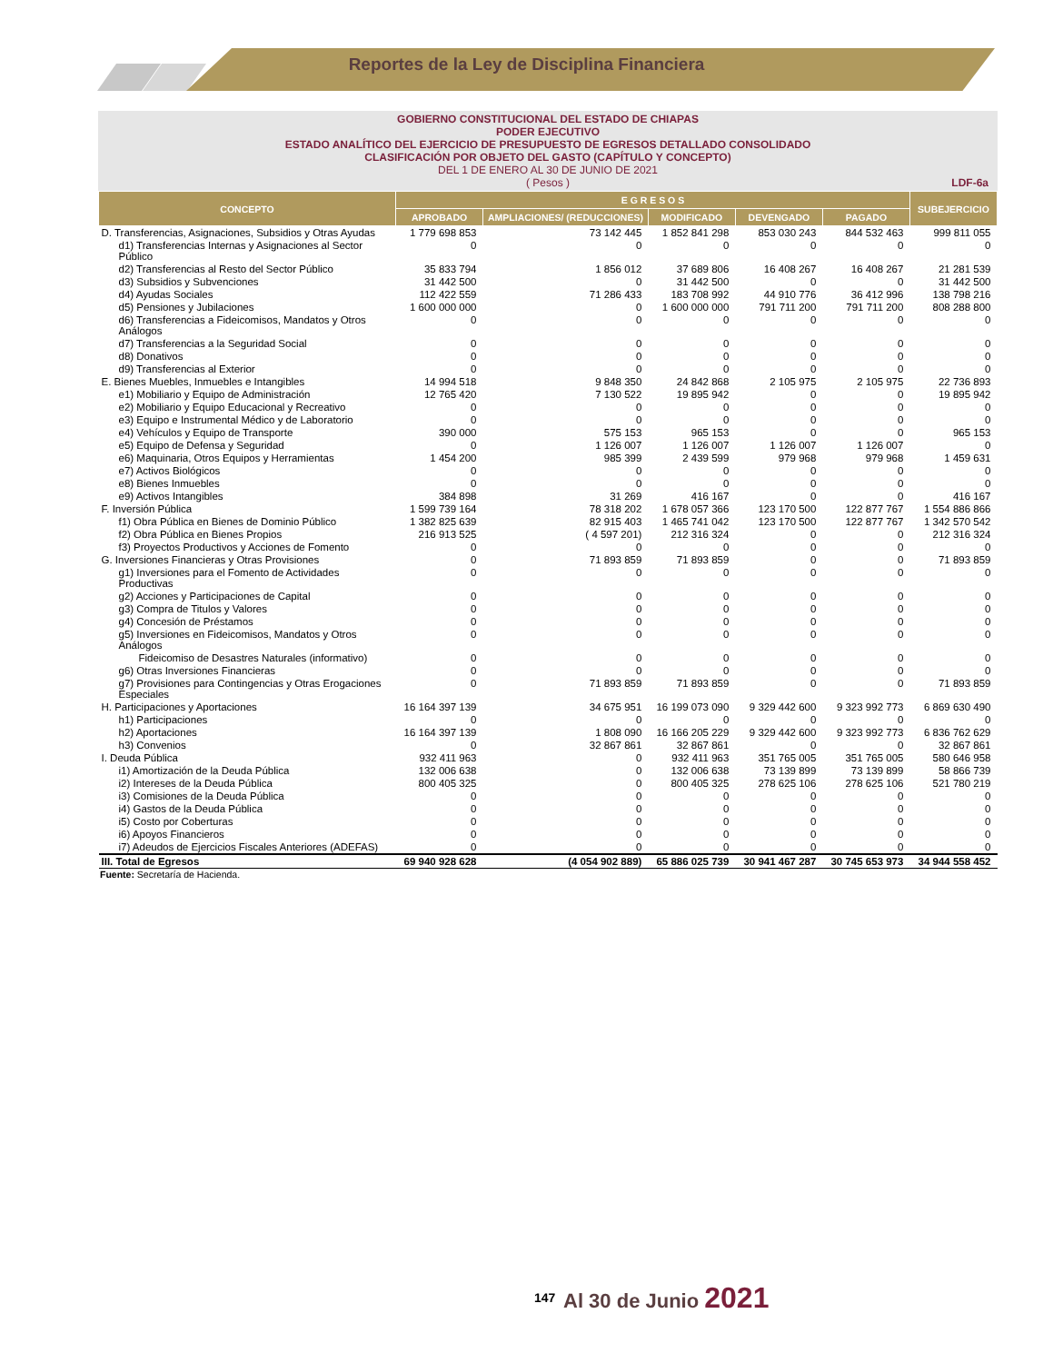Reportes de la Ley de Disciplina Financiera
GOBIERNO CONSTITUCIONAL DEL ESTADO DE CHIAPAS
PODER EJECUTIVO
ESTADO ANALÍTICO DEL EJERCICIO DE PRESUPUESTO DE EGRESOS DETALLADO CONSOLIDADO
CLASIFICACIÓN POR OBJETO DEL GASTO (CAPÍTULO Y CONCEPTO)
DEL 1 DE ENERO AL 30 DE JUNIO DE 2021
( Pesos )
LDF-6a
| CONCEPTO | E G R E S O S | | | | | SUBEJERCICIO |
| --- | --- | --- | --- | --- | --- | --- |
| | APROBADO | AMPLIACIONES/ (REDUCCIONES) | MODIFICADO | DEVENGADO | PAGADO | |
| D. Transferencias, Asignaciones, Subsidios y Otras Ayudas | 1 779 698 853 | 73 142 445 | 1 852 841 298 | 853 030 243 | 844 532 463 | 999 811 055 |
| d1) Transferencias Internas y Asignaciones al Sector Público | 0 | 0 | 0 | 0 | 0 | 0 |
| d2) Transferencias al Resto del Sector Público | 35 833 794 | 1 856 012 | 37 689 806 | 16 408 267 | 16 408 267 | 21 281 539 |
| d3) Subsidios y Subvenciones | 31 442 500 | 0 | 31 442 500 | 0 | 0 | 31 442 500 |
| d4) Ayudas Sociales | 112 422 559 | 71 286 433 | 183 708 992 | 44 910 776 | 36 412 996 | 138 798 216 |
| d5) Pensiones y Jubilaciones | 1 600 000 000 | 0 | 1 600 000 000 | 791 711 200 | 791 711 200 | 808 288 800 |
| d6) Transferencias a Fideicomisos, Mandatos y Otros Análogos | 0 | 0 | 0 | 0 | 0 | 0 |
| d7) Transferencias a la Seguridad Social | 0 | 0 | 0 | 0 | 0 | 0 |
| d8) Donativos | 0 | 0 | 0 | 0 | 0 | 0 |
| d9) Transferencias al Exterior | 0 | 0 | 0 | 0 | 0 | 0 |
| E. Bienes Muebles, Inmuebles e Intangibles | 14 994 518 | 9 848 350 | 24 842 868 | 2 105 975 | 2 105 975 | 22 736 893 |
| e1) Mobiliario y Equipo de Administración | 12 765 420 | 7 130 522 | 19 895 942 | 0 | 0 | 19 895 942 |
| e2) Mobiliario y Equipo Educacional y Recreativo | 0 | 0 | 0 | 0 | 0 | 0 |
| e3) Equipo e Instrumental Médico y de Laboratorio | 0 | 0 | 0 | 0 | 0 | 0 |
| e4) Vehículos y Equipo de Transporte | 390 000 | 575 153 | 965 153 | 0 | 0 | 965 153 |
| e5) Equipo de Defensa y Seguridad | 0 | 1 126 007 | 1 126 007 | 1 126 007 | 1 126 007 | 0 |
| e6) Maquinaria, Otros Equipos y Herramientas | 1 454 200 | 985 399 | 2 439 599 | 979 968 | 979 968 | 1 459 631 |
| e7) Activos Biológicos | 0 | 0 | 0 | 0 | 0 | 0 |
| e8) Bienes Inmuebles | 0 | 0 | 0 | 0 | 0 | 0 |
| e9) Activos Intangibles | 384 898 | 31 269 | 416 167 | 0 | 0 | 416 167 |
| F. Inversión Pública | 1 599 739 164 | 78 318 202 | 1 678 057 366 | 123 170 500 | 122 877 767 | 1 554 886 866 |
| f1) Obra Pública en Bienes de Dominio Público | 1 382 825 639 | 82 915 403 | 1 465 741 042 | 123 170 500 | 122 877 767 | 1 342 570 542 |
| f2) Obra Pública en Bienes Propios | 216 913 525 | ( 4 597 201) | 212 316 324 | 0 | 0 | 212 316 324 |
| f3) Proyectos Productivos y Acciones de Fomento | 0 | 0 | 0 | 0 | 0 | 0 |
| G. Inversiones Financieras y Otras Provisiones | 0 | 71 893 859 | 71 893 859 | 0 | 0 | 71 893 859 |
| g1) Inversiones para el Fomento de Actividades Productivas | 0 | 0 | 0 | 0 | 0 | 0 |
| g2) Acciones y Participaciones de Capital | 0 | 0 | 0 | 0 | 0 | 0 |
| g3) Compra de Titulos y Valores | 0 | 0 | 0 | 0 | 0 | 0 |
| g4) Concesión de Préstamos | 0 | 0 | 0 | 0 | 0 | 0 |
| g5) Inversiones en Fideicomisos, Mandatos y Otros Análogos | 0 | 0 | 0 | 0 | 0 | 0 |
| Fideicomiso de Desastres Naturales (informativo) | 0 | 0 | 0 | 0 | 0 | 0 |
| g6) Otras Inversiones Financieras | 0 | 0 | 0 | 0 | 0 | 0 |
| g7) Provisiones para Contingencias y Otras Erogaciones Especiales | 0 | 71 893 859 | 71 893 859 | 0 | 0 | 71 893 859 |
| H. Participaciones y Aportaciones | 16 164 397 139 | 34 675 951 | 16 199 073 090 | 9 329 442 600 | 9 323 992 773 | 6 869 630 490 |
| h1) Participaciones | 0 | 0 | 0 | 0 | 0 | 0 |
| h2) Aportaciones | 16 164 397 139 | 1 808 090 | 16 166 205 229 | 9 329 442 600 | 9 323 992 773 | 6 836 762 629 |
| h3) Convenios | 0 | 32 867 861 | 32 867 861 | 0 | 0 | 32 867 861 |
| I. Deuda Pública | 932 411 963 | 0 | 932 411 963 | 351 765 005 | 351 765 005 | 580 646 958 |
| i1) Amortización de la Deuda Pública | 132 006 638 | 0 | 132 006 638 | 73 139 899 | 73 139 899 | 58 866 739 |
| i2) Intereses de la Deuda Pública | 800 405 325 | 0 | 800 405 325 | 278 625 106 | 278 625 106 | 521 780 219 |
| i3) Comisiones de la Deuda Pública | 0 | 0 | 0 | 0 | 0 | 0 |
| i4) Gastos de la Deuda Pública | 0 | 0 | 0 | 0 | 0 | 0 |
| i5) Costo por Coberturas | 0 | 0 | 0 | 0 | 0 | 0 |
| i6) Apoyos Financieros | 0 | 0 | 0 | 0 | 0 | 0 |
| i7) Adeudos de Ejercicios Fiscales Anteriores (ADEFAS) | 0 | 0 | 0 | 0 | 0 | 0 |
| III. Total de Egresos | 69 940 928 628 | (4 054 902 889) | 65 886 025 739 | 30 941 467 287 | 30 745 653 973 | 34 944 558 452 |
Fuente: Secretaría de Hacienda.
147 Al 30 de Junio 2021